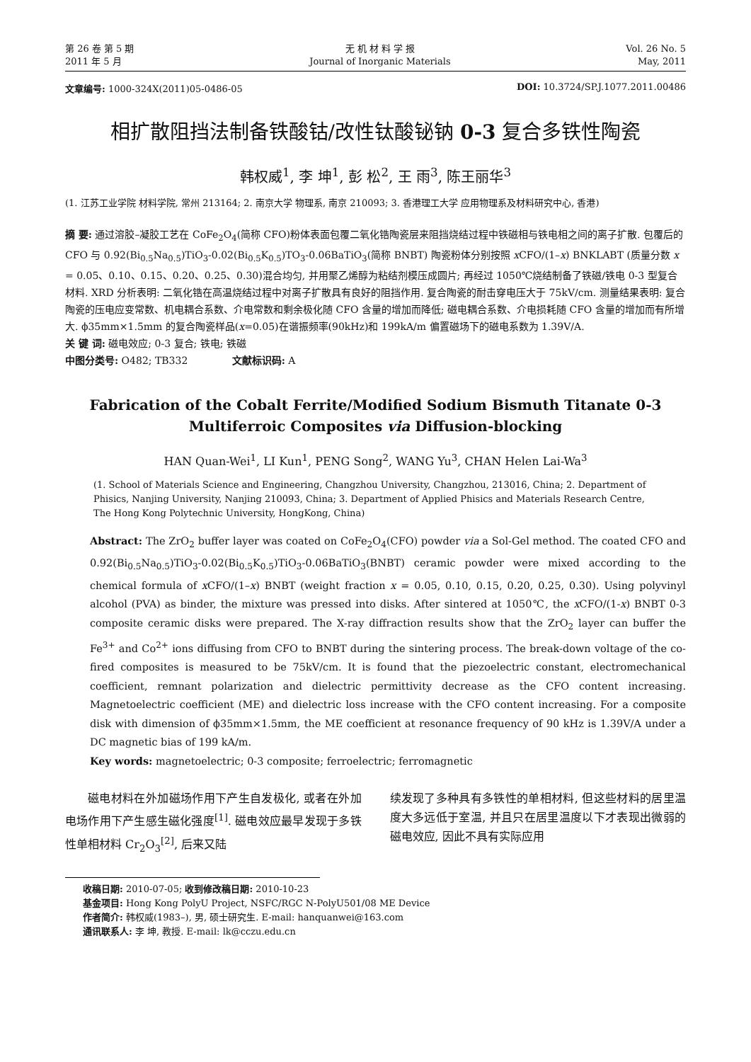第 26 卷 第 5 期
2011 年 5 月
无 机 材 料 学 报
Journal of Inorganic Materials
Vol. 26 No. 5
May, 2011
文章编号: 1000-324X(2011)05-0486-05
DOI: 10.3724/SP.J.1077.2011.00486
相扩散阻挡法制备铁酸钴/改性钛酸铋钠 0-3 复合多铁性陶瓷
韩权威<sup>1</sup>, 李 坤<sup>1</sup>, 彭 松<sup>2</sup>, 王 雨<sup>3</sup>, 陈王丽华<sup>3</sup>
(1. 江苏工业学院 材料学院, 常州 213164; 2. 南京大学 物理系, 南京 210093; 3. 香港理工大学 应用物理系及材料研究中心, 香港)
摘 要: 通过溶胶–凝胶工艺在 CoFe<sub>2</sub>O<sub>4</sub>(简称 CFO)粉体表面包覆二氧化锆陶瓷层来阻挡烧结过程中铁磁相与铁电相之间的离子扩散. 包覆后的 CFO 与 0.92(Bi<sub>0.5</sub>Na<sub>0.5</sub>)TiO<sub>3</sub>-0.02(Bi<sub>0.5</sub>K<sub>0.5</sub>)TO<sub>3</sub>-0.06BaTiO<sub>3</sub>(简称 BNBT) 陶瓷粉体分别按照 x CFO/(1–x) BNKLABT (质量分数 x = 0.05、0.10、0.15、0.20、0.25、0.30)混合均匀, 并用聚乙烯醇为粘结剂模压成圆片; 再经过 1050℃烧结制备了铁磁/铁电 0-3 型复合材料. XRD 分析表明: 二氧化锆在高温烧结过程中对离子扩散具有良好的阻挡作用. 复合陶瓷的耐击穿电压大于 75kV/cm. 测量结果表明: 复合陶瓷的压电应变常数、机电耦合系数、介电常数和剩余极化随 CFO 含量的增加而降低; 磁电耦合系数、介电损耗随 CFO 含量的增加而有所增大. ϕ35mm×1.5mm 的复合陶瓷样品(x=0.05)在谐振频率(90kHz)和 199kA/m 偏置磁场下的磁电系数为 1.39V/A.
关 键 词: 磁电效应; 0-3 复合; 铁电; 铁磁
中图分类号: O482; TB332 文献标识码: A
Fabrication of the Cobalt Ferrite/Modified Sodium Bismuth Titanate 0-3
Multiferroic Composites via Diffusion-blocking
HAN Quan-Wei<sup>1</sup>, LI Kun<sup>1</sup>, PENG Song<sup>2</sup>, WANG Yu<sup>3</sup>, CHAN Helen Lai-Wa<sup>3</sup>
(1. School of Materials Science and Engineering, Changzhou University, Changzhou, 213016, China; 2. Department of Phisics, Nanjing University, Nanjing 210093, China; 3. Department of Applied Phisics and Materials Research Centre, The Hong Kong Polytechnic University, HongKong, China)
Abstract: The ZrO<sub>2</sub> buffer layer was coated on CoFe<sub>2</sub>O<sub>4</sub>(CFO) powder via a Sol-Gel method. The coated CFO and 0.92(Bi<sub>0.5</sub>Na<sub>0.5</sub>)TiO<sub>3</sub>-0.02(Bi<sub>0.5</sub>K<sub>0.5</sub>)TiO<sub>3</sub>-0.06BaTiO<sub>3</sub>(BNBT) ceramic powder were mixed according to the chemical formula of x CFO/(1–x) BNBT (weight fraction x = 0.05, 0.10, 0.15, 0.20, 0.25, 0.30). Using polyvinyl alcohol (PVA) as binder, the mixture was pressed into disks. After sintered at 1050℃, the x CFO/(1-x) BNBT 0-3 composite ceramic disks were prepared. The X-ray diffraction results show that the ZrO<sub>2</sub> layer can buffer the Fe<sup>3+</sup> and Co<sup>2+</sup> ions diffusing from CFO to BNBT during the sintering process. The break-down voltage of the co-fired composites is measured to be 75kV/cm. It is found that the piezoelectric constant, electromechanical coefficient, remnant polarization and dielectric permittivity decrease as the CFO content increasing. Magnetoelectric coefficient (ME) and dielectric loss increase with the CFO content increasing. For a composite disk with dimension of ϕ35mm×1.5mm, the ME coefficient at resonance frequency of 90 kHz is 1.39V/A under a DC magnetic bias of 199 kA/m.
Key words: magnetoelectric; 0-3 composite; ferroelectric; ferromagnetic
磁电材料在外加磁场作用下产生自发极化, 或者在外加电场作用下产生感生磁化强度<sup>[1]</sup>. 磁电效应最早发现于多铁性单相材料 Cr<sub>2</sub>O<sub>3</sub><sup>[2]</sup>, 后来又陆
续发现了多种具有多铁性的单相材料, 但这些材料的居里温度大多远低于室温, 并且只在居里温度以下才表现出微弱的磁电效应, 因此不具有实际应用
收稿日期: 2010-07-05; 收到修改稿日期: 2010-10-23
基金项目: Hong Kong PolyU Project, NSFC/RGC N-PolyU501/08 ME Device
作者简介: 韩权威(1983–), 男, 硕士研究生. E-mail: hanquanwei@163.com
通讯联系人: 李 坤, 教授. E-mail: lk@cczu.edu.cn